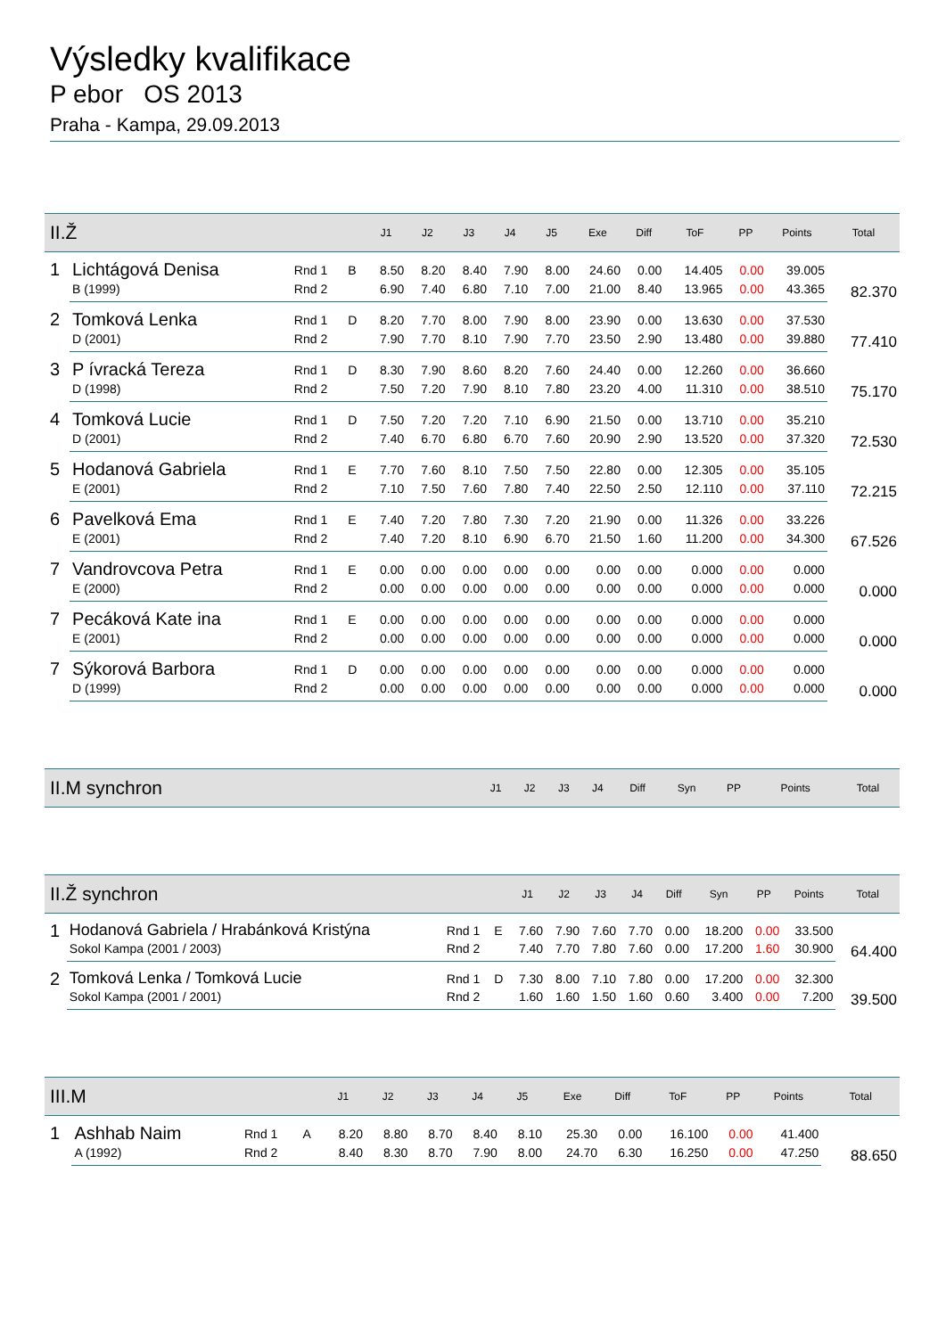Výsledky kvalifikace
P ebor OS 2013
Praha - Kampa, 29.09.2013
| II.Ž | | | | J1 | J2 | J3 | J4 | J5 | Exe | Diff | ToF | PP | Points | Total |
| --- | --- | --- | --- | --- | --- | --- | --- | --- | --- | --- | --- | --- | --- | --- |
| 1 | Lichtágová Denisa | Rnd 1 | B | 8.50 | 8.20 | 8.40 | 7.90 | 8.00 | 24.60 | 0.00 | 14.405 | 0.00 | 39.005 | 82.370 |
| | B (1999) | Rnd 2 | | 6.90 | 7.40 | 6.80 | 7.10 | 7.00 | 21.00 | 8.40 | 13.965 | 0.00 | 43.365 | |
| 2 | Tomková Lenka | Rnd 1 | D | 8.20 | 7.70 | 8.00 | 7.90 | 8.00 | 23.90 | 0.00 | 13.630 | 0.00 | 37.530 | 77.410 |
| | D (2001) | Rnd 2 | | 7.90 | 7.70 | 8.10 | 7.90 | 7.70 | 23.50 | 2.90 | 13.480 | 0.00 | 39.880 | |
| 3 | P ívracká Tereza | Rnd 1 | D | 8.30 | 7.90 | 8.60 | 8.20 | 7.60 | 24.40 | 0.00 | 12.260 | 0.00 | 36.660 | 75.170 |
| | D (1998) | Rnd 2 | | 7.50 | 7.20 | 7.90 | 8.10 | 7.80 | 23.20 | 4.00 | 11.310 | 0.00 | 38.510 | |
| 4 | Tomková Lucie | Rnd 1 | D | 7.50 | 7.20 | 7.20 | 7.10 | 6.90 | 21.50 | 0.00 | 13.710 | 0.00 | 35.210 | 72.530 |
| | D (2001) | Rnd 2 | | 7.40 | 6.70 | 6.80 | 6.70 | 7.60 | 20.90 | 2.90 | 13.520 | 0.00 | 37.320 | |
| 5 | Hodanová Gabriela | Rnd 1 | E | 7.70 | 7.60 | 8.10 | 7.50 | 7.50 | 22.80 | 0.00 | 12.305 | 0.00 | 35.105 | 72.215 |
| | E (2001) | Rnd 2 | | 7.10 | 7.50 | 7.60 | 7.80 | 7.40 | 22.50 | 2.50 | 12.110 | 0.00 | 37.110 | |
| 6 | Pavelková Ema | Rnd 1 | E | 7.40 | 7.20 | 7.80 | 7.30 | 7.20 | 21.90 | 0.00 | 11.326 | 0.00 | 33.226 | 67.526 |
| | E (2001) | Rnd 2 | | 7.40 | 7.20 | 8.10 | 6.90 | 6.70 | 21.50 | 1.60 | 11.200 | 0.00 | 34.300 | |
| 7 | Vandrovcova Petra | Rnd 1 | E | 0.00 | 0.00 | 0.00 | 0.00 | 0.00 | 0.00 | 0.00 | 0.000 | 0.00 | 0.000 | 0.000 |
| | E (2000) | Rnd 2 | | 0.00 | 0.00 | 0.00 | 0.00 | 0.00 | 0.00 | 0.00 | 0.000 | 0.00 | 0.000 | |
| 7 | Pecáková Kate ina | Rnd 1 | E | 0.00 | 0.00 | 0.00 | 0.00 | 0.00 | 0.00 | 0.00 | 0.000 | 0.00 | 0.000 | 0.000 |
| | E (2001) | Rnd 2 | | 0.00 | 0.00 | 0.00 | 0.00 | 0.00 | 0.00 | 0.00 | 0.000 | 0.00 | 0.000 | |
| 7 | Sýkorová Barbora | Rnd 1 | D | 0.00 | 0.00 | 0.00 | 0.00 | 0.00 | 0.00 | 0.00 | 0.000 | 0.00 | 0.000 | 0.000 |
| | D (1999) | Rnd 2 | | 0.00 | 0.00 | 0.00 | 0.00 | 0.00 | 0.00 | 0.00 | 0.000 | 0.00 | 0.000 | |
| II.M synchron | J1 | J2 | J3 | J4 | Diff | Syn | PP | Points | Total |
| --- | --- | --- | --- | --- | --- | --- | --- | --- | --- |
| II.Ž synchron | | | | J1 | J2 | J3 | J4 | Diff | Syn | PP | Points | Total |
| --- | --- | --- | --- | --- | --- | --- | --- | --- | --- | --- | --- | --- |
| 1 | Hodanová Gabriela / Hrabánková Kristýna | Rnd 1 | E | 7.60 | 7.90 | 7.60 | 7.70 | 0.00 | 18.200 | 0.00 | 33.500 | 64.400 |
| | Sokol Kampa (2001 / 2003) | Rnd 2 | | 7.40 | 7.70 | 7.80 | 7.60 | 0.00 | 17.200 | 1.60 | 30.900 | |
| 2 | Tomková Lenka / Tomková Lucie | Rnd 1 | D | 7.30 | 8.00 | 7.10 | 7.80 | 0.00 | 17.200 | 0.00 | 32.300 | 39.500 |
| | Sokol Kampa (2001 / 2001) | Rnd 2 | | 1.60 | 1.60 | 1.50 | 1.60 | 0.60 | 3.400 | 0.00 | 7.200 | |
| III.M | | | | J1 | J2 | J3 | J4 | J5 | Exe | Diff | ToF | PP | Points | Total |
| --- | --- | --- | --- | --- | --- | --- | --- | --- | --- | --- | --- | --- | --- | --- |
| 1 | Ashhab Naim | Rnd 1 | A | 8.20 | 8.80 | 8.70 | 8.40 | 8.10 | 25.30 | 0.00 | 16.100 | 0.00 | 41.400 | 88.650 |
| | A (1992) | Rnd 2 | | 8.40 | 8.30 | 8.70 | 7.90 | 8.00 | 24.70 | 6.30 | 16.250 | 0.00 | 47.250 | |